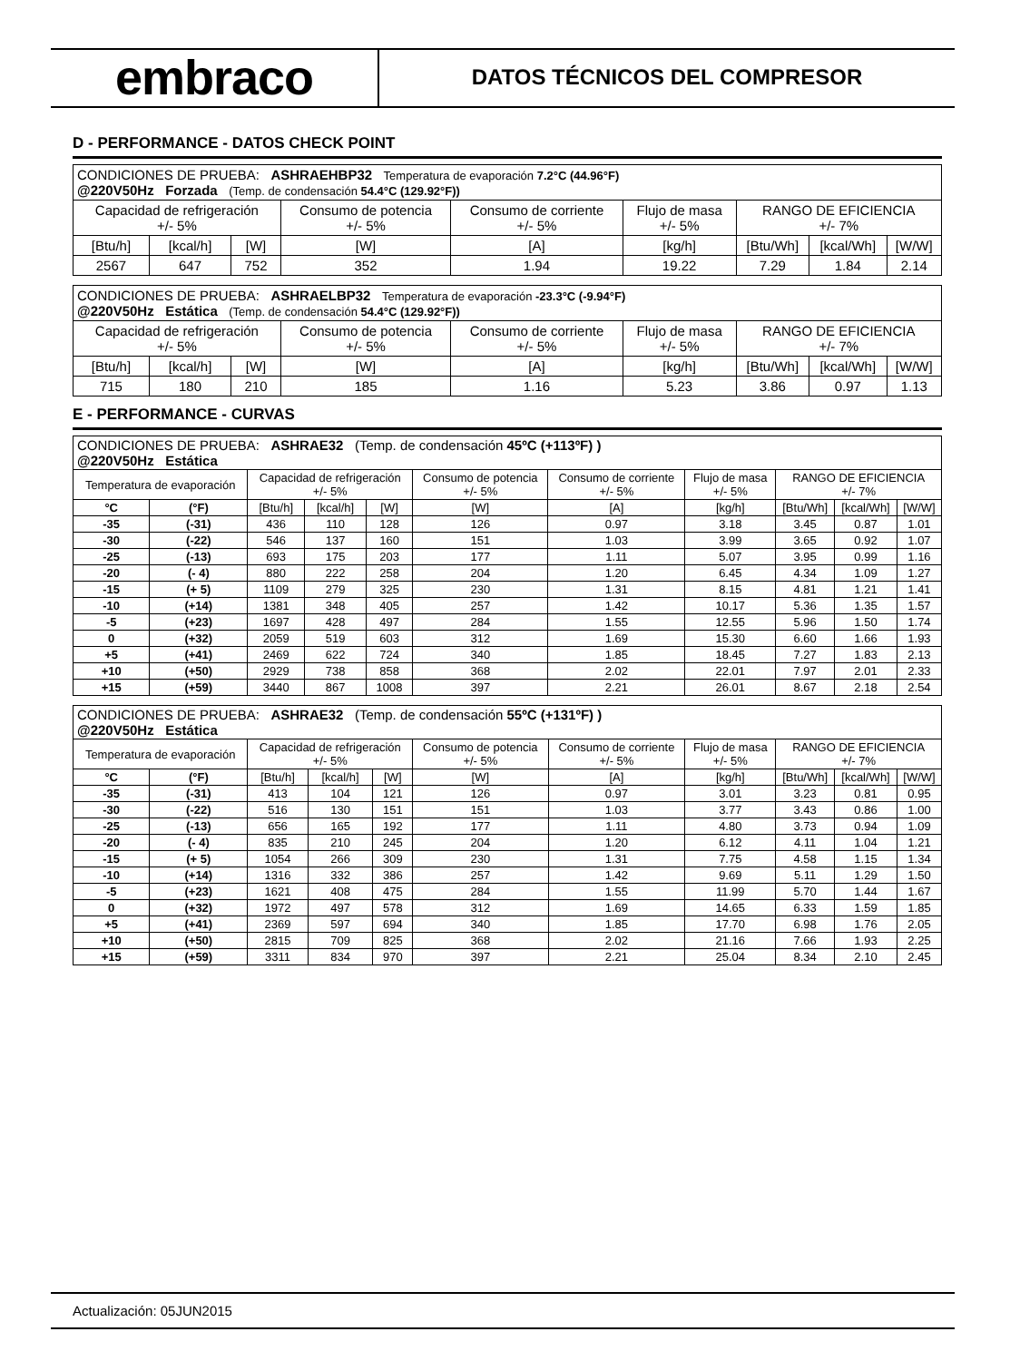embraco
DATOS TÉCNICOS DEL COMPRESOR
D - PERFORMANCE - DATOS CHECK POINT
| CONDICIONES DE PRUEBA: ASHRAEHBP32 Temperatura de evaporación 7.2°C (44.96°F) @220V50Hz Forzada (Temp. de condensación 54.4°C (129.92°F)) | | | | | | | | |
| Capacidad de refrigeración +/- 5% | | | Consumo de potencia +/- 5% | Consumo de corriente +/- 5% | Flujo de masa +/- 5% | RANGO DE EFICIENCIA +/- 7% | | |
| [Btu/h] | [kcal/h] | [W] | [W] | [A] | [kg/h] | [Btu/Wh] | [kcal/Wh] | [W/W] |
| 2567 | 647 | 752 | 352 | 1.94 | 19.22 | 7.29 | 1.84 | 2.14 |
| CONDICIONES DE PRUEBA: ASHRAELBP32 Temperatura de evaporación -23.3°C (-9.94°F) @220V50Hz Estática (Temp. de condensación 54.4°C (129.92°F)) | | | | | | | | |
| Capacidad de refrigeración +/- 5% | | | Consumo de potencia +/- 5% | Consumo de corriente +/- 5% | Flujo de masa +/- 5% | RANGO DE EFICIENCIA +/- 7% | | |
| [Btu/h] | [kcal/h] | [W] | [W] | [A] | [kg/h] | [Btu/Wh] | [kcal/Wh] | [W/W] |
| 715 | 180 | 210 | 185 | 1.16 | 5.23 | 3.86 | 0.97 | 1.13 |
E - PERFORMANCE - CURVAS
| CONDICIONES DE PRUEBA: ASHRAE32 (Temp. de condensación 45ºC (+113ºF) ) @220V50Hz Estática | | | | | | | | | | |
| Temperatura de evaporación | | Capacidad de refrigeración +/- 5% | | | Consumo de potencia +/- 5% | Consumo de corriente +/- 5% | Flujo de masa +/- 5% | RANGO DE EFICIENCIA +/- 7% | | |
| °C | (°F) | [Btu/h] | [kcal/h] | [W] | [W] | [A] | [kg/h] | [Btu/Wh] | [kcal/Wh] | [W/W] |
| -35 | (-31) | 436 | 110 | 128 | 126 | 0.97 | 3.18 | 3.45 | 0.87 | 1.01 |
| -30 | (-22) | 546 | 137 | 160 | 151 | 1.03 | 3.99 | 3.65 | 0.92 | 1.07 |
| -25 | (-13) | 693 | 175 | 203 | 177 | 1.11 | 5.07 | 3.95 | 0.99 | 1.16 |
| -20 | (- 4) | 880 | 222 | 258 | 204 | 1.20 | 6.45 | 4.34 | 1.09 | 1.27 |
| -15 | (+ 5) | 1109 | 279 | 325 | 230 | 1.31 | 8.15 | 4.81 | 1.21 | 1.41 |
| -10 | (+14) | 1381 | 348 | 405 | 257 | 1.42 | 10.17 | 5.36 | 1.35 | 1.57 |
| -5 | (+23) | 1697 | 428 | 497 | 284 | 1.55 | 12.55 | 5.96 | 1.50 | 1.74 |
| 0 | (+32) | 2059 | 519 | 603 | 312 | 1.69 | 15.30 | 6.60 | 1.66 | 1.93 |
| +5 | (+41) | 2469 | 622 | 724 | 340 | 1.85 | 18.45 | 7.27 | 1.83 | 2.13 |
| +10 | (+50) | 2929 | 738 | 858 | 368 | 2.02 | 22.01 | 7.97 | 2.01 | 2.33 |
| +15 | (+59) | 3440 | 867 | 1008 | 397 | 2.21 | 26.01 | 8.67 | 2.18 | 2.54 |
| CONDICIONES DE PRUEBA: ASHRAE32 (Temp. de condensación 55ºC (+131ºF) ) @220V50Hz Estática | | | | | | | | | | |
| Temperatura de evaporación | | Capacidad de refrigeración +/- 5% | | | Consumo de potencia +/- 5% | Consumo de corriente +/- 5% | Flujo de masa +/- 5% | RANGO DE EFICIENCIA +/- 7% | | |
| °C | (°F) | [Btu/h] | [kcal/h] | [W] | [W] | [A] | [kg/h] | [Btu/Wh] | [kcal/Wh] | [W/W] |
| -35 | (-31) | 413 | 104 | 121 | 126 | 0.97 | 3.01 | 3.23 | 0.81 | 0.95 |
| -30 | (-22) | 516 | 130 | 151 | 151 | 1.03 | 3.77 | 3.43 | 0.86 | 1.00 |
| -25 | (-13) | 656 | 165 | 192 | 177 | 1.11 | 4.80 | 3.73 | 0.94 | 1.09 |
| -20 | (- 4) | 835 | 210 | 245 | 204 | 1.20 | 6.12 | 4.11 | 1.04 | 1.21 |
| -15 | (+ 5) | 1054 | 266 | 309 | 230 | 1.31 | 7.75 | 4.58 | 1.15 | 1.34 |
| -10 | (+14) | 1316 | 332 | 386 | 257 | 1.42 | 9.69 | 5.11 | 1.29 | 1.50 |
| -5 | (+23) | 1621 | 408 | 475 | 284 | 1.55 | 11.99 | 5.70 | 1.44 | 1.67 |
| 0 | (+32) | 1972 | 497 | 578 | 312 | 1.69 | 14.65 | 6.33 | 1.59 | 1.85 |
| +5 | (+41) | 2369 | 597 | 694 | 340 | 1.85 | 17.70 | 6.98 | 1.76 | 2.05 |
| +10 | (+50) | 2815 | 709 | 825 | 368 | 2.02 | 21.16 | 7.66 | 1.93 | 2.25 |
| +15 | (+59) | 3311 | 834 | 970 | 397 | 2.21 | 25.04 | 8.34 | 2.10 | 2.45 |
Actualización: 05JUN2015